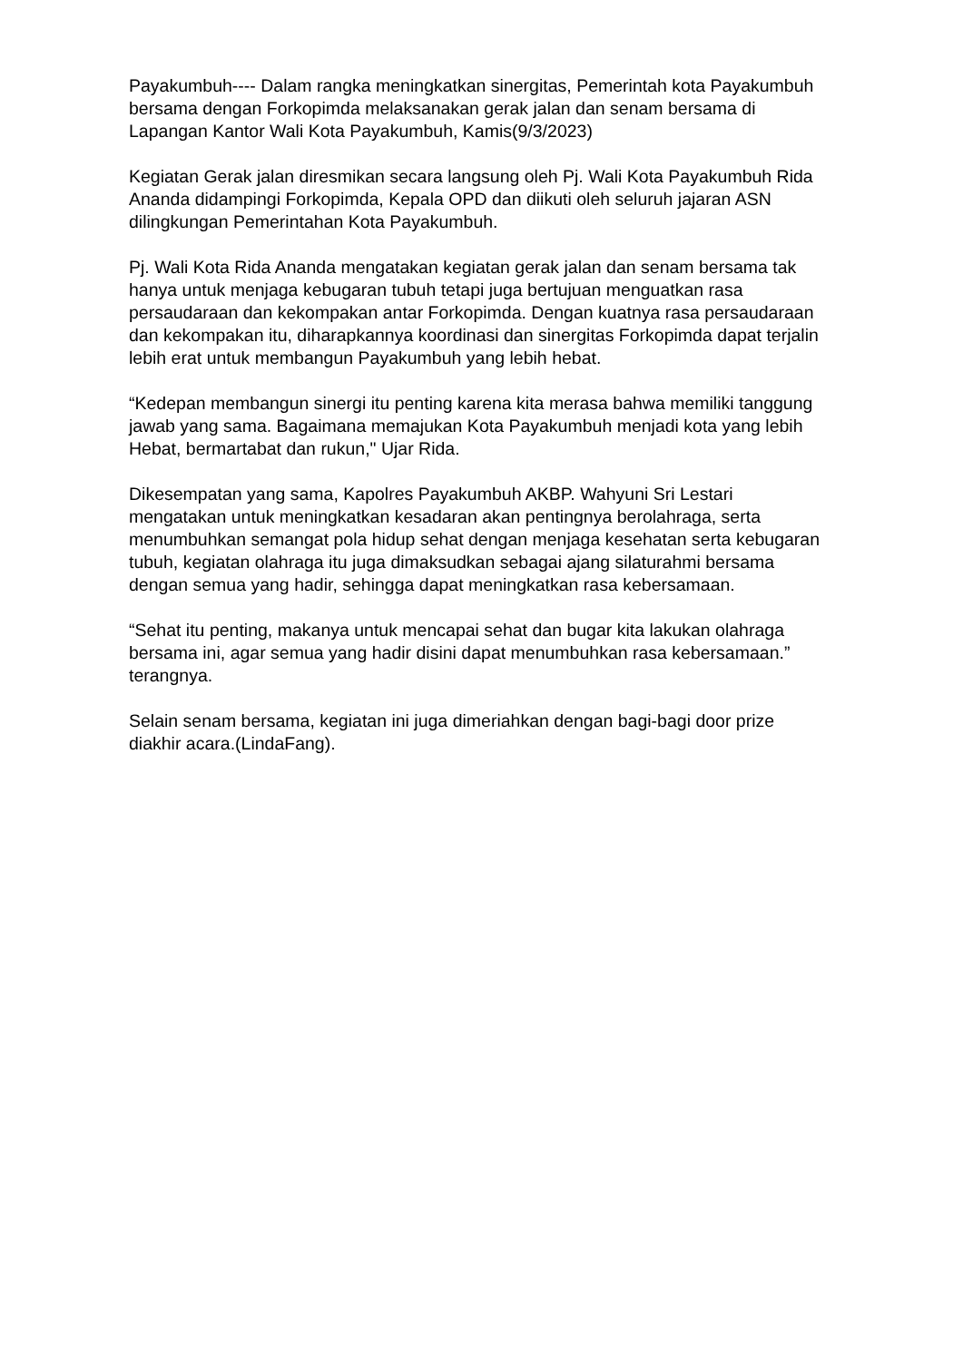Payakumbuh---- Dalam rangka meningkatkan sinergitas, Pemerintah kota Payakumbuh bersama dengan Forkopimda melaksanakan gerak jalan dan senam bersama di Lapangan Kantor Wali Kota Payakumbuh, Kamis(9/3/2023)
Kegiatan Gerak jalan diresmikan secara langsung oleh Pj. Wali Kota Payakumbuh Rida Ananda didampingi Forkopimda, Kepala OPD dan diikuti oleh seluruh jajaran ASN dilingkungan Pemerintahan Kota Payakumbuh.
Pj. Wali Kota Rida Ananda mengatakan kegiatan gerak jalan dan senam bersama tak hanya untuk menjaga kebugaran tubuh tetapi juga bertujuan menguatkan rasa persaudaraan dan kekompakan antar Forkopimda. Dengan kuatnya rasa persaudaraan dan kekompakan itu, diharapkannya koordinasi dan sinergitas Forkopimda dapat terjalin lebih erat untuk membangun Payakumbuh yang lebih hebat.
“Kedepan membangun sinergi itu penting karena kita merasa bahwa memiliki tanggung jawab yang sama. Bagaimana memajukan Kota Payakumbuh menjadi kota yang lebih Hebat, bermartabat dan rukun," Ujar Rida.
Dikesempatan yang sama, Kapolres Payakumbuh AKBP. Wahyuni Sri Lestari mengatakan untuk meningkatkan kesadaran akan pentingnya berolahraga, serta menumbuhkan semangat pola hidup sehat dengan menjaga kesehatan serta kebugaran tubuh, kegiatan olahraga itu juga dimaksudkan sebagai ajang silaturahmi bersama dengan semua yang hadir, sehingga dapat meningkatkan rasa kebersamaan.
“Sehat itu penting, makanya untuk mencapai sehat dan bugar kita lakukan olahraga bersama ini, agar semua yang hadir disini dapat menumbuhkan rasa kebersamaan.” terangnya.
Selain senam bersama, kegiatan ini juga dimeriahkan dengan bagi-bagi door prize diakhir acara.(LindaFang).